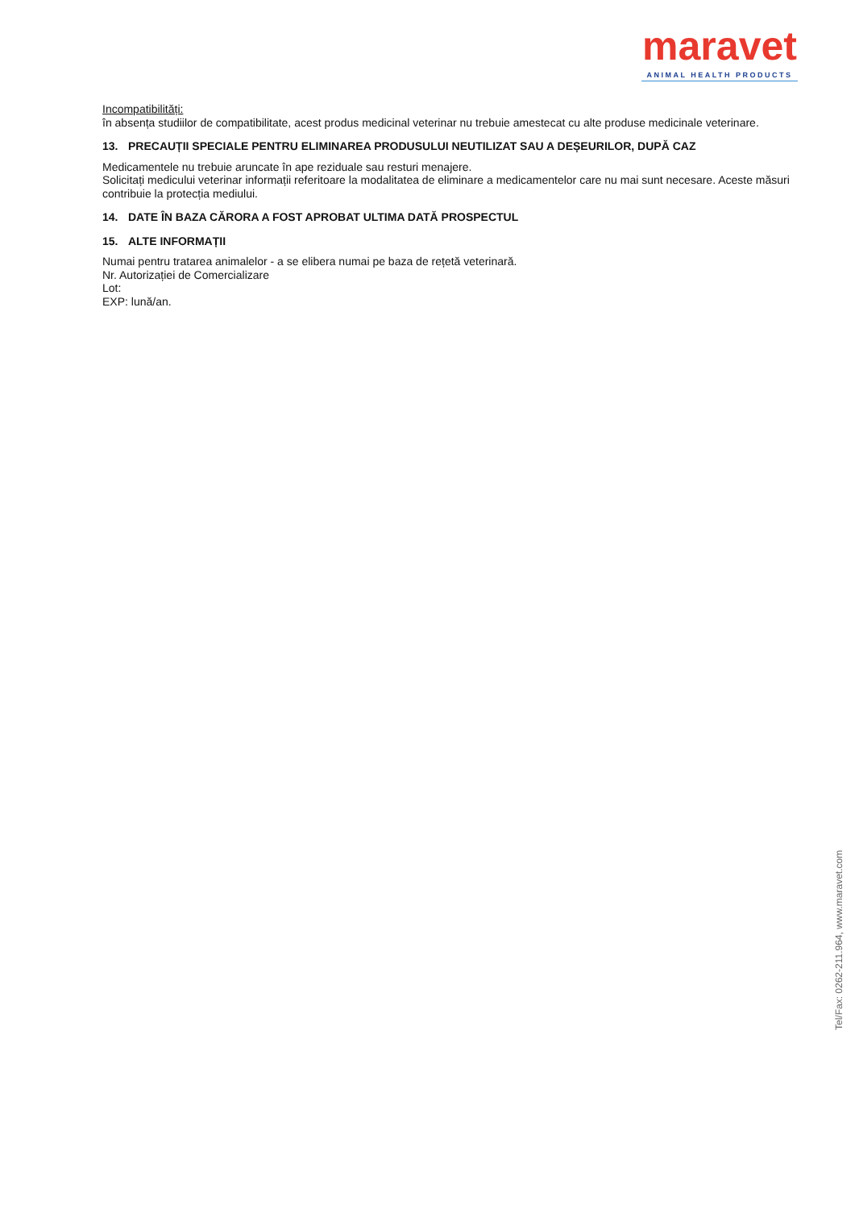maravet
ANIMAL HEALTH PRODUCTS
Incompatibilități:
în absența studiilor de compatibilitate, acest produs medicinal veterinar nu trebuie amestecat cu alte produse medicinale veterinare.
13. PRECAUȚII SPECIALE PENTRU ELIMINAREA PRODUSULUI NEUTILIZAT SAU A DEȘEURILOR, DUPĂ CAZ
Medicamentele nu trebuie aruncate în ape reziduale sau resturi menajere.
Solicitați medicului veterinar informații referitoare la modalitatea de eliminare a medicamentelor care nu mai sunt necesare. Aceste măsuri contribuie la protecția mediului.
14. DATE ÎN BAZA CĂRORA A FOST APROBAT ULTIMA DATĂ PROSPECTUL
15. ALTE INFORMAȚII
Numai pentru tratarea animalelor - a se elibera numai pe baza de rețetă veterinară.
Nr. Autorizației de Comercializare
Lot:
EXP: lună/an.
Tel/Fax: 0262-211.964, www.maravet.com